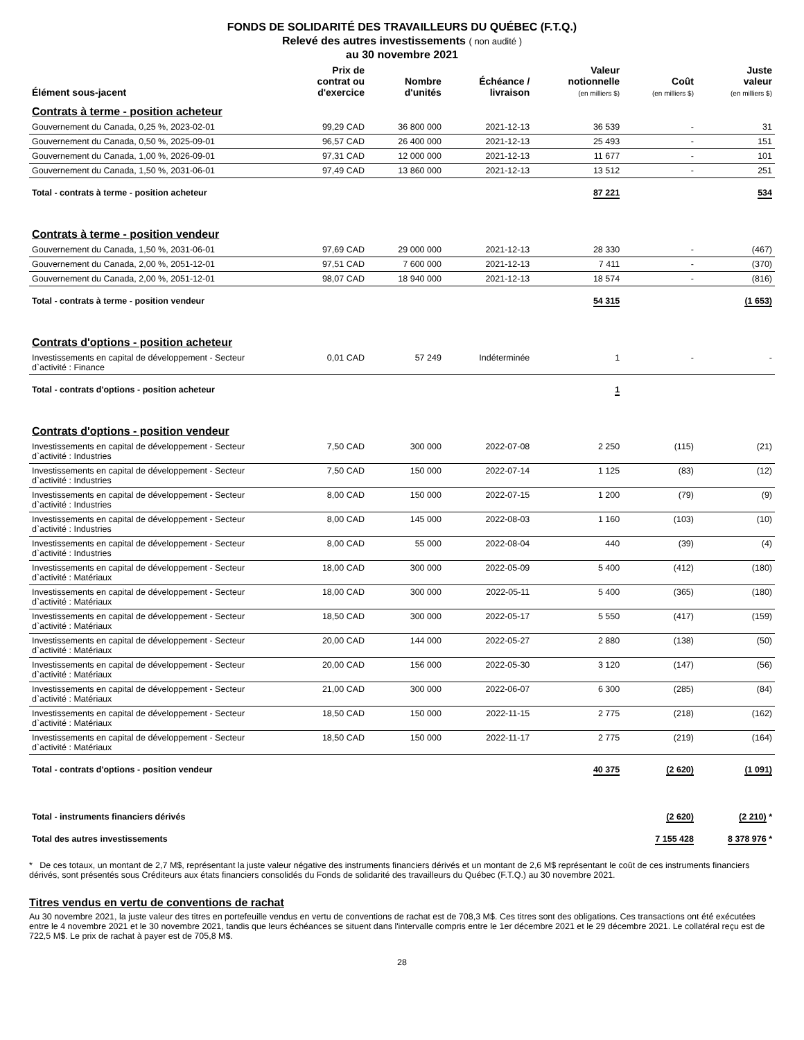FONDS DE SOLIDARITÉ DES TRAVAILLEURS DU QUÉBEC (F.T.Q.)
Relevé des autres investissements ( non audité )
au 30 novembre 2021
| Élément sous-jacent | Prix de contrat ou d'exercice | Nombre d'unités | Échéance / livraison | Valeur notionnelle (en milliers $) | Coût (en milliers $) | Juste valeur (en milliers $) |
| --- | --- | --- | --- | --- | --- | --- |
| Contrats à terme - position acheteur | | | | | | |
| Gouvernement du Canada, 0,25 %, 2023-02-01 | 99,29 CAD | 36 800 000 | 2021-12-13 | 36 539 | - | 31 |
| Gouvernement du Canada, 0,50 %, 2025-09-01 | 96,57 CAD | 26 400 000 | 2021-12-13 | 25 493 | - | 151 |
| Gouvernement du Canada, 1,00 %, 2026-09-01 | 97,31 CAD | 12 000 000 | 2021-12-13 | 11 677 | - | 101 |
| Gouvernement du Canada, 1,50 %, 2031-06-01 | 97,49 CAD | 13 860 000 | 2021-12-13 | 13 512 | - | 251 |
| Total - contrats à terme - position acheteur | | | | 87 221 | | 534 |
| Contrats à terme - position vendeur | | | | | | |
| Gouvernement du Canada, 1,50 %, 2031-06-01 | 97,69 CAD | 29 000 000 | 2021-12-13 | 28 330 | - | (467) |
| Gouvernement du Canada, 2,00 %, 2051-12-01 | 97,51 CAD | 7 600 000 | 2021-12-13 | 7 411 | - | (370) |
| Gouvernement du Canada, 2,00 %, 2051-12-01 | 98,07 CAD | 18 940 000 | 2021-12-13 | 18 574 | - | (816) |
| Total - contrats à terme - position vendeur | | | | 54 315 | | (1 653) |
| Contrats d'options - position acheteur | | | | | | |
| Investissements en capital de développement - Secteur d`activité : Finance | 0,01 CAD | 57 249 | Indéterminée | 1 | - | - |
| Total - contrats d'options - position acheteur | | | | 1 | | |
| Contrats d'options - position vendeur | | | | | | |
| Investissements en capital de développement - Secteur d`activité : Industries | 7,50 CAD | 300 000 | 2022-07-08 | 2 250 | (115) | (21) |
| Investissements en capital de développement - Secteur d`activité : Industries | 7,50 CAD | 150 000 | 2022-07-14 | 1 125 | (83) | (12) |
| Investissements en capital de développement - Secteur d`activité : Industries | 8,00 CAD | 150 000 | 2022-07-15 | 1 200 | (79) | (9) |
| Investissements en capital de développement - Secteur d`activité : Industries | 8,00 CAD | 145 000 | 2022-08-03 | 1 160 | (103) | (10) |
| Investissements en capital de développement - Secteur d`activité : Industries | 8,00 CAD | 55 000 | 2022-08-04 | 440 | (39) | (4) |
| Investissements en capital de développement - Secteur d`activité : Matériaux | 18,00 CAD | 300 000 | 2022-05-09 | 5 400 | (412) | (180) |
| Investissements en capital de développement - Secteur d`activité : Matériaux | 18,00 CAD | 300 000 | 2022-05-11 | 5 400 | (365) | (180) |
| Investissements en capital de développement - Secteur d`activité : Matériaux | 18,50 CAD | 300 000 | 2022-05-17 | 5 550 | (417) | (159) |
| Investissements en capital de développement - Secteur d`activité : Matériaux | 20,00 CAD | 144 000 | 2022-05-27 | 2 880 | (138) | (50) |
| Investissements en capital de développement - Secteur d`activité : Matériaux | 20,00 CAD | 156 000 | 2022-05-30 | 3 120 | (147) | (56) |
| Investissements en capital de développement - Secteur d`activité : Matériaux | 21,00 CAD | 300 000 | 2022-06-07 | 6 300 | (285) | (84) |
| Investissements en capital de développement - Secteur d`activité : Matériaux | 18,50 CAD | 150 000 | 2022-11-15 | 2 775 | (218) | (162) |
| Investissements en capital de développement - Secteur d`activité : Matériaux | 18,50 CAD | 150 000 | 2022-11-17 | 2 775 | (219) | (164) |
| Total - contrats d'options - position vendeur | | | | 40 375 | (2 620) | (1 091) |
| Total - instruments financiers dérivés | | | | | (2 620) | (2 210) * |
| Total des autres investissements | | | | | 7 155 428 | 8 378 976 * |
* De ces totaux, un montant de 2,7 M$, représentant la juste valeur négative des instruments financiers dérivés et un montant de 2,6 M$ représentant le coût de ces instruments financiers dérivés, sont présentés sous Créditeurs aux états financiers consolidés du Fonds de solidarité des travailleurs du Québec (F.T.Q.) au 30 novembre 2021.
Titres vendus en vertu de conventions de rachat
Au 30 novembre 2021, la juste valeur des titres en portefeuille vendus en vertu de conventions de rachat est de 708,3 M$. Ces titres sont des obligations. Ces transactions ont été exécutées entre le 4 novembre 2021 et le 30 novembre 2021, tandis que leurs échéances se situent dans l'intervalle compris entre le 1er décembre 2021 et le 29 décembre 2021. Le collatéral reçu est de 722,5 M$. Le prix de rachat à payer est de 705,8 M$.
28